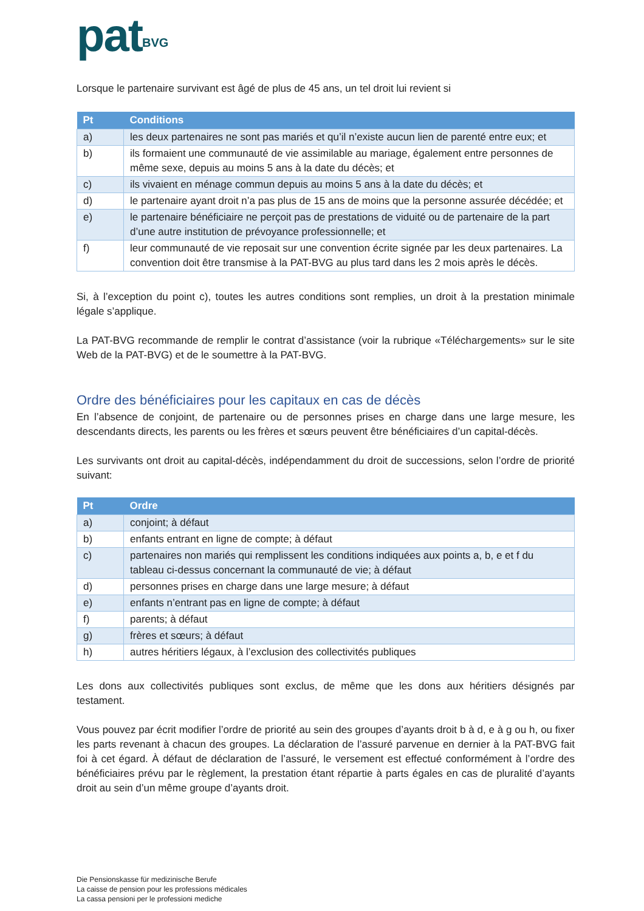pat<sup>BVG</sup>
Lorsque le partenaire survivant est âgé de plus de 45 ans, un tel droit lui revient si
| Pt | Conditions |
| --- | --- |
| a) | les deux partenaires ne sont pas mariés et qu’il n’existe aucun lien de parenté entre eux; et |
| b) | ils formaient une communauté de vie assimilable au mariage, également entre personnes de même sexe, depuis au moins 5 ans à la date du décès; et |
| c) | ils vivaient en ménage commun depuis au moins 5 ans à la date du décès; et |
| d) | le partenaire ayant droit n’a pas plus de 15 ans de moins que la personne assurée décédée; et |
| e) | le partenaire bénéficiaire ne perçoit pas de prestations de viduité ou de partenaire de la part d’une autre institution de prévoyance professionnelle; et |
| f) | leur communauté de vie reposait sur une convention écrite signée par les deux partenaires. La convention doit être transmise à la PAT-BVG au plus tard dans les 2 mois après le décès. |
Si, à l’exception du point c), toutes les autres conditions sont remplies, un droit à la prestation minimale légale s’applique.
La PAT-BVG recommande de remplir le contrat d’assistance (voir la rubrique «Téléchargements» sur le site Web de la PAT-BVG) et de le soumettre à la PAT-BVG.
Ordre des bénéficiaires pour les capitaux en cas de décès
En l’absence de conjoint, de partenaire ou de personnes prises en charge dans une large mesure, les descendants directs, les parents ou les frères et sœurs peuvent être bénéficiaires d’un capital-décès.
Les survivants ont droit au capital-décès, indépendamment du droit de successions, selon l’ordre de priorité suivant:
| Pt | Ordre |
| --- | --- |
| a) | conjoint; à défaut |
| b) | enfants entrant en ligne de compte; à défaut |
| c) | partenaires non mariés qui remplissent les conditions indiquées aux points a, b, e et f du tableau ci-dessus concernant la communauté de vie; à défaut |
| d) | personnes prises en charge dans une large mesure; à défaut |
| e) | enfants n’entrant pas en ligne de compte; à défaut |
| f) | parents; à défaut |
| g) | frères et sœurs; à défaut |
| h) | autres héritiers légaux, à l’exclusion des collectivités publiques |
Les dons aux collectivités publiques sont exclus, de même que les dons aux héritiers désignés par testament.
Vous pouvez par écrit modifier l’ordre de priorité au sein des groupes d’ayants droit b à d, e à g ou h, ou fixer les parts revenant à chacun des groupes. La déclaration de l’assuré parvenue en dernier à la PAT-BVG fait foi à cet égard. À défaut de déclaration de l’assuré, le versement est effectué conformément à l’ordre des bénéficiaires prévu par le règlement, la prestation étant répartie à parts égales en cas de pluralité d’ayants droit au sein d’un même groupe d’ayants droit.
Die Pensionskasse für medizinische Berufe
La caisse de pension pour les professions médicales
La cassa pensioni per le professioni mediche